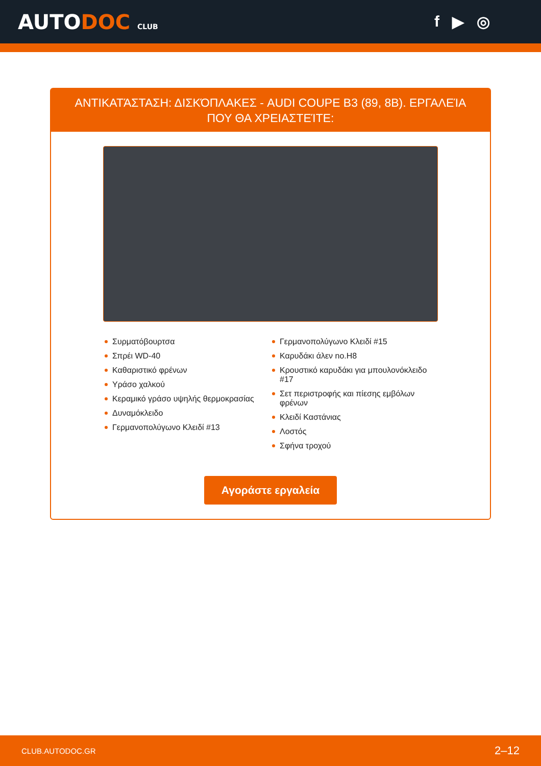AUTODOC CLUB
f ▶ ◎
ΑΝΤΙΚΑΤΆΣΤΑΣΗ: ΔΙΣΚΌΠΛΑΚΕΣ - AUDI COUPE B3 (89, 8B). ΕΡΓΑΛΕΊΑ ΠΟΥ ΘΑ ΧΡΕΙΑΣΤΕΊΤΕ:
Συρματόβουρτσα
Σπρέι WD-40
Καθαριστικό φρένων
Υράσο χαλκού
Κεραμικό γράσο υψηλής θερμοκρασίας
Δυναμόκλειδο
Γερμανοπολύγωνο Κλειδί #13
Γερμανοπολύγωνο Κλειδί #15
Καρυδάκι άλεν no.H8
Κρουστικό καρυδάκι για μπουλονόκλειδο #17
Σετ περιστροφής και πίεσης εμβόλων φρένων
Κλειδί Καστάνιας
Λοστός
Σφήνα τροχού
Αγοράστε εργαλεία
CLUB.AUTODOC.GR 2–12